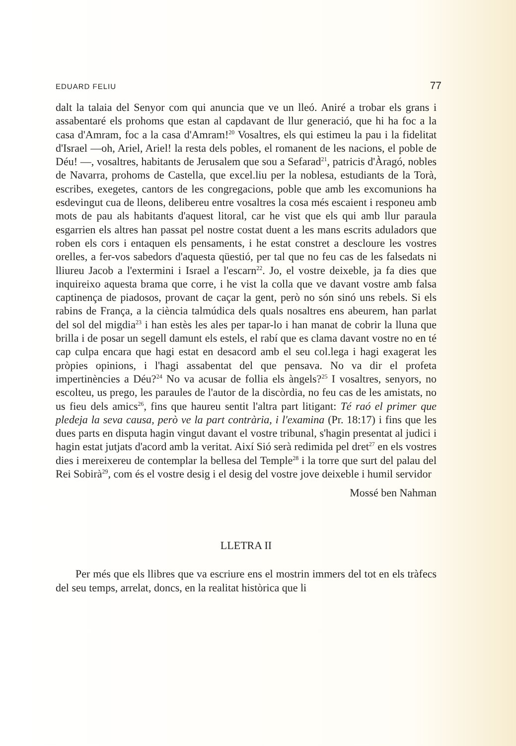EDUARD FELIU 77
dalt la talaia del Senyor com qui anuncia que ve un lleó. Aniré a trobar els grans i assabentaré els prohoms que estan al capdavant de llur generació, que hi ha foc a la casa d'Amram, foc a la casa d'Amram!<sup>20</sup> Vosaltres, els qui estimeu la pau i la fidelitat d'Israel —oh, Ariel, Ariel! la resta dels pobles, el romanent de les nacions, el poble de Déu! —, vosaltres, habitants de Jerusalem que sou a Sefarad<sup>21</sup>, patricis d'Àragó, nobles de Navarra, prohoms de Castella, que excel.liu per la noblesa, estudiants de la Torà, escribes, exegetes, cantors de les congregacions, poble que amb les excomunions ha esdevingut cua de lleons, delibereu entre vosaltres la cosa més escaient i responeu amb mots de pau als habitants d'aquest litoral, car he vist que els qui amb llur paraula esgarrien els altres han passat pel nostre costat duent a les mans escrits aduladors que roben els cors i entaquen els pensaments, i he estat constret a descloure les vostres orelles, a fer-vos sabedors d'aquesta qüestió, per tal que no feu cas de les falsedats ni lliureu Jacob a l'extermini i Israel a l'escarn<sup>22</sup>. Jo, el vostre deixeble, ja fa dies que inquireixo aquesta brama que corre, i he vist la colla que ve davant vostre amb falsa captinença de piadosos, provant de caçar la gent, però no són sinó uns rebels. Si els rabins de França, a la ciència talmúdica dels quals nosaltres ens abeurem, han parlat del sol del migdia<sup>23</sup> i han estès les ales per tapar-lo i han manat de cobrir la lluna que brilla i de posar un segell damunt els estels, el rabí que es clama davant vostre no en té cap culpa encara que hagi estat en desacord amb el seu col.lega i hagi exagerat les pròpies opinions, i l'hagi assabentat del que pensava. No va dir el profeta impertinències a Déu?<sup>24</sup> No va acusar de follia els àngels?<sup>25</sup> I vosaltres, senyors, no escolteu, us prego, les paraules de l'autor de la discòrdia, no feu cas de les amistats, no us fieu dels amics<sup>26</sup>, fins que haureu sentit l'altra part litigant: Té raó el primer que pledeja la seva causa, però ve la part contrària, i l'examina (Pr. 18:17) i fins que les dues parts en disputa hagin vingut davant el vostre tribunal, s'hagin presentat al judici i hagin estat jutjats d'acord amb la veritat. Així Sió serà redimida pel dret<sup>27</sup> en els vostres dies i mereixereu de contemplar la bellesa del Temple<sup>28</sup> i la torre que surt del palau del Rei Sobirà<sup>29</sup>, com és el vostre desig i el desig del vostre jove deixeble i humil servidor
Mossé ben Nahman
LLETRA II
Per més que els llibres que va escriure ens el mostrin immers del tot en els tràfecs del seu temps, arrelat, doncs, en la realitat històrica que li